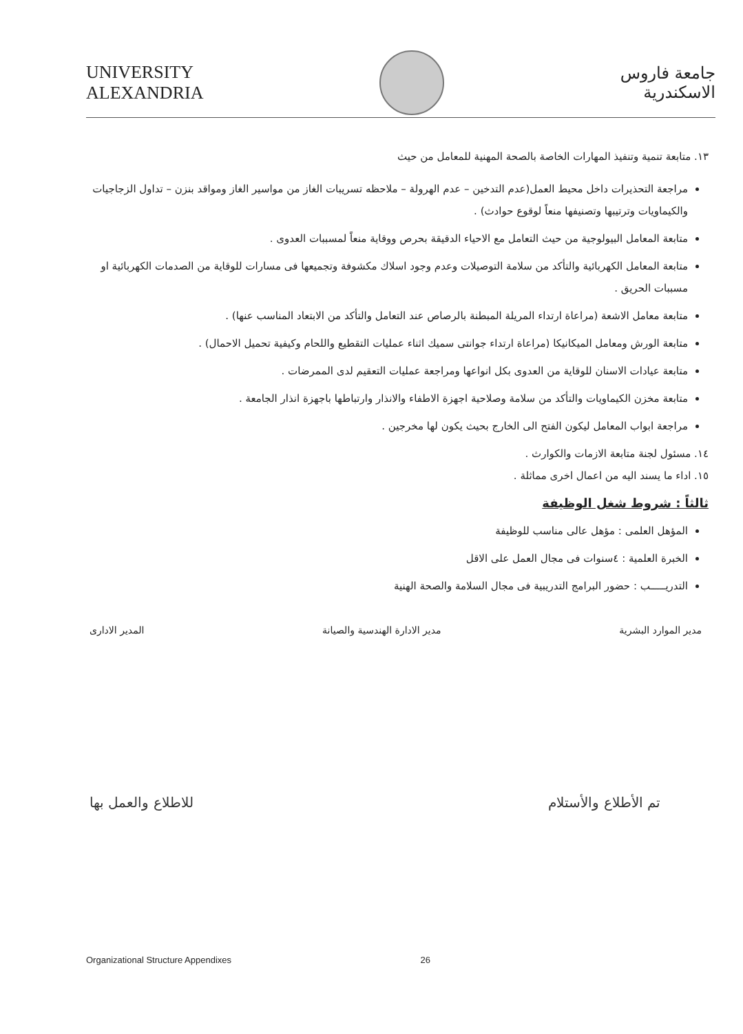UNIVERSITY
ALEXANDRIA
جامعة فاروس
الاسكندرية
١٣. متابعة تنمية وتنفيذ المهارات الخاصة بالصحة المهنية للمعامل من حيث
مراجعة التحذيرات داخل محيط العمل(عدم التدخين – عدم الهرولة – ملاحظه تسريبات الغاز من مواسير الغاز ومواقد بنزن – تداول الزجاجيات والكيماويات وترتيبها وتصنيفها منعاً لوقوع حوادث) .
متابعة المعامل البيولوجية من حيث التعامل مع الاحياء الدقيقة بحرص ووقاية منعاً لمسببات العدوى .
متابعة المعامل الكهربائية والتأكد من سلامة التوصيلات وعدم وجود اسلاك مكشوفة وتجميعها فى مسارات للوقاية من الصدمات الكهربائية او مسببات الحريق .
متابعة معامل الاشعة (مراعاة ارتداء المريلة المبطنة بالرصاص عند التعامل والتأكد من الابتعاد المناسب عنها) .
متابعة الورش ومعامل الميكانيكا (مراعاة ارتداء جوانتى سميك اثناء عمليات التقطيع واللحام وكيفية تحميل الاحمال) .
متابعة عيادات الاسنان للوقاية من العدوى بكل انواعها ومراجعة عمليات التعقيم لدى الممرضات .
متابعة مخزن الكيماويات والتأكد من سلامة وصلاحية اجهزة الاطفاء والانذار وارتباطها باجهزة انذار الجامعة .
مراجعة ابواب المعامل ليكون الفتح الى الخارج بحيث يكون لها مخرجين .
١٤. مسئول لجنة متابعة الازمات والكوارث .
١٥. اداء ما يسند اليه من اعمال اخرى مماثلة .
ثالثاً : شروط شغل الوظيفة
المؤهل العلمى : مؤهل عالى مناسب للوظيفة
الخبرة العلمية : ٤سنوات فى مجال العمل على الاقل
التدريـــــب : حضور البرامج التدريبية فى مجال السلامة والصحة الهنية
مدير الموارد البشرية مدير الادارة الهندسية والصيانة المدير الادارى
تم الأطلاع والأستلام للاطلاع والعمل بها
Organizational Structure Appendixes 26